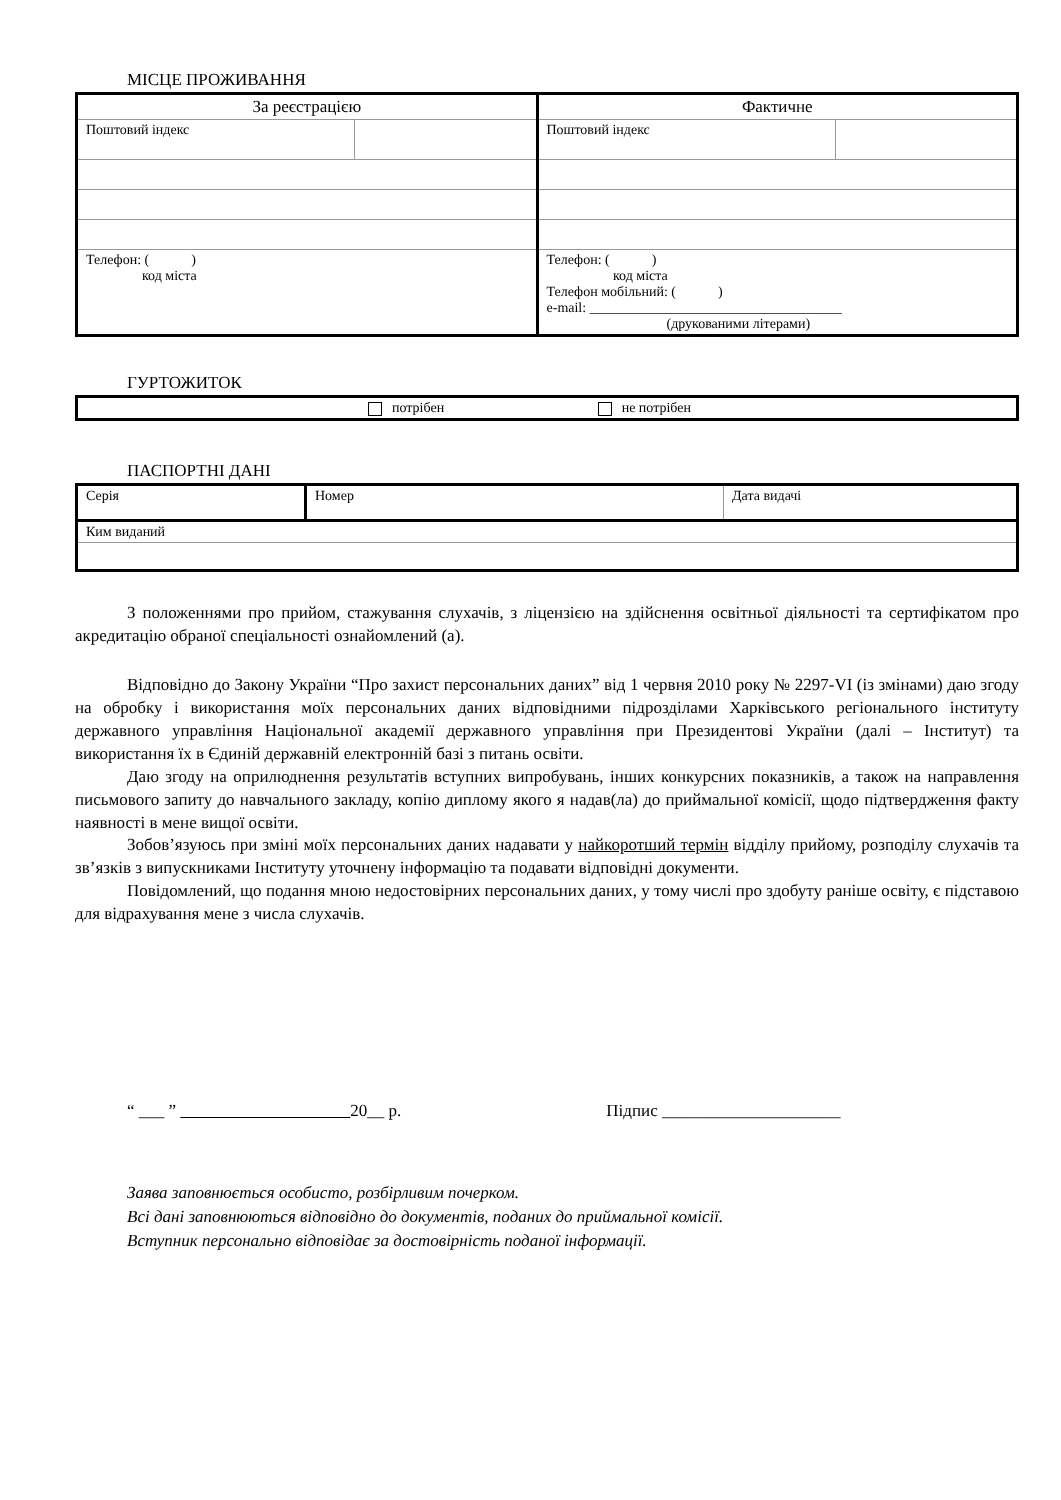МІСЦЕ ПРОЖИВАННЯ
| За реєстрацією | | Фактичне | |
| Поштовий індекс | | Поштовий індекс | |
| Телефон: ( ) код міста | | Телефон: ( ) код міста Телефон мобільний: ( ) e-mail: ____________________________________ (друкованими літерами) | |
ГУРТОЖИТОК
| потрібен не потрібен |
ПАСПОРТНІ ДАНІ
| Серія | Номер | Дата видачі |
| Ким виданий | | |
З положеннями про прийом, стажування слухачів, з ліцензією на здійснення освітньої діяльності та сертифікатом про акредитацію обраної спеціальності ознайомлений (а).
Відповідно до Закону України “Про захист персональних даних” від 1 червня 2010 року № 2297-VI (із змінами) даю згоду на обробку і використання моїх персональних даних відповідними підрозділами Харківського регіонального інституту державного управління Національної академії державного управління при Президентові України (далі – Інститут) та використання їх в Єдиній державній електронній базі з питань освіти.
Даю згоду на оприлюднення результатів вступних випробувань, інших конкурсних показників, а також на направлення письмового запиту до навчального закладу, копію диплому якого я надав(ла) до приймальної комісії, щодо підтвердження факту наявності в мене вищої освіти.
Зобов’язуюсь при зміні моїх персональних даних надавати у найкоротший термін відділу прийому, розподілу слухачів та зв’язків з випускниками Інституту уточнену інформацію та подавати відповідні документи.
Повідомлений, що подання мною недостовірних персональних даних, у тому числі про здобуту раніше освіту, є підставою для відрахування мене з числа слухачів.
“ ___ ” 20__ р. Підпис _____________________
Заява заповнюється особисто, розбірливим почерком.
Всі дані заповнюються відповідно до документів, поданих до приймальної комісії.
Вступник персонально відповідає за достовірність поданої інформації.